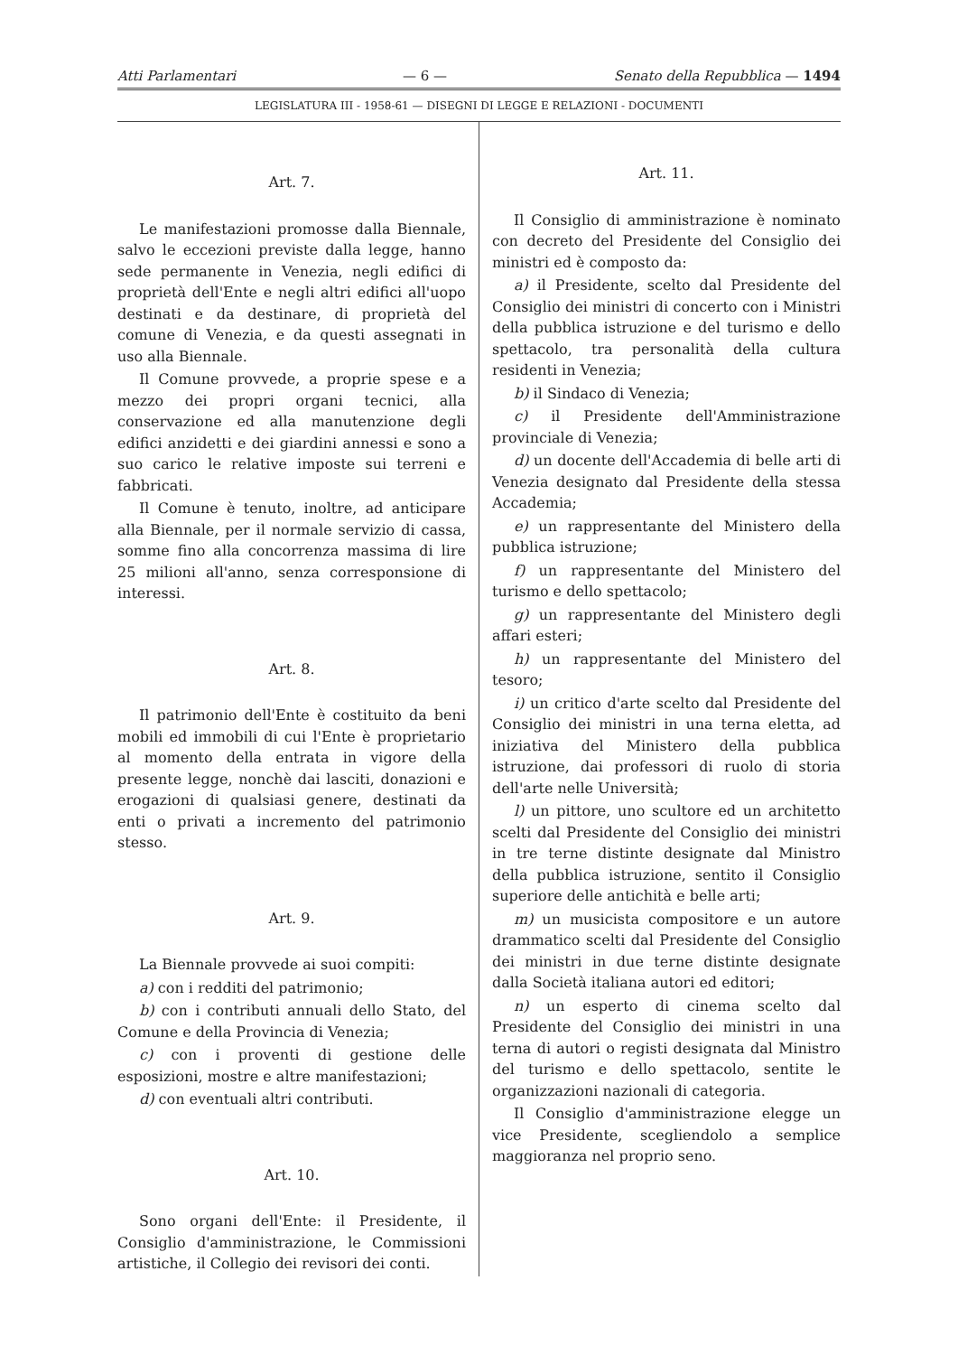Atti Parlamentari — 6 — Senato della Repubblica — 1494
LEGISLATURA III - 1958-61 — DISEGNI DI LEGGE E RELAZIONI - DOCUMENTI
Art. 7.
Le manifestazioni promosse dalla Biennale, salvo le eccezioni previste dalla legge, hanno sede permanente in Venezia, negli edifici di proprietà dell'Ente e negli altri edifici all'uopo destinati e da destinare, di proprietà del comune di Venezia, e da questi assegnati in uso alla Biennale.
Il Comune provvede, a proprie spese e a mezzo dei propri organi tecnici, alla conservazione ed alla manutenzione degli edifici anzidetti e dei giardini annessi e sono a suo carico le relative imposte sui terreni e fabbricati.
Il Comune è tenuto, inoltre, ad anticipare alla Biennale, per il normale servizio di cassa, somme fino alla concorrenza massima di lire 25 milioni all'anno, senza corresponsione di interessi.
Art. 8.
Il patrimonio dell'Ente è costituito da beni mobili ed immobili di cui l'Ente è proprietario al momento della entrata in vigore della presente legge, nonchè dai lasciti, donazioni e erogazioni di qualsiasi genere, destinati da enti o privati a incremento del patrimonio stesso.
Art. 9.
La Biennale provvede ai suoi compiti:
a) con i redditi del patrimonio;
b) con i contributi annuali dello Stato, del Comune e della Provincia di Venezia;
c) con i proventi di gestione delle esposizioni, mostre e altre manifestazioni;
d) con eventuali altri contributi.
Art. 10.
Sono organi dell'Ente: il Presidente, il Consiglio d'amministrazione, le Commissioni artistiche, il Collegio dei revisori dei conti.
Art. 11.
Il Consiglio di amministrazione è nominato con decreto del Presidente del Consiglio dei ministri ed è composto da:
a) il Presidente, scelto dal Presidente del Consiglio dei ministri di concerto con i Ministri della pubblica istruzione e del turismo e dello spettacolo, tra personalità della cultura residenti in Venezia;
b) il Sindaco di Venezia;
c) il Presidente dell'Amministrazione provinciale di Venezia;
d) un docente dell'Accademia di belle arti di Venezia designato dal Presidente della stessa Accademia;
e) un rappresentante del Ministero della pubblica istruzione;
f) un rappresentante del Ministero del turismo e dello spettacolo;
g) un rappresentante del Ministero degli affari esteri;
h) un rappresentante del Ministero del tesoro;
i) un critico d'arte scelto dal Presidente del Consiglio dei ministri in una terna eletta, ad iniziativa del Ministero della pubblica istruzione, dai professori di ruolo di storia dell'arte nelle Università;
l) un pittore, uno scultore ed un architetto scelti dal Presidente del Consiglio dei ministri in tre terne distinte designate dal Ministro della pubblica istruzione, sentito il Consiglio superiore delle antichità e belle arti;
m) un musicista compositore e un autore drammatico scelti dal Presidente del Consiglio dei ministri in due terne distinte designate dalla Società italiana autori ed editori;
n) un esperto di cinema scelto dal Presidente del Consiglio dei ministri in una terna di autori o registi designata dal Ministro del turismo e dello spettacolo, sentite le organizzazioni nazionali di categoria.
Il Consiglio d'amministrazione elegge un vice Presidente, scegliendolo a semplice maggioranza nel proprio seno.